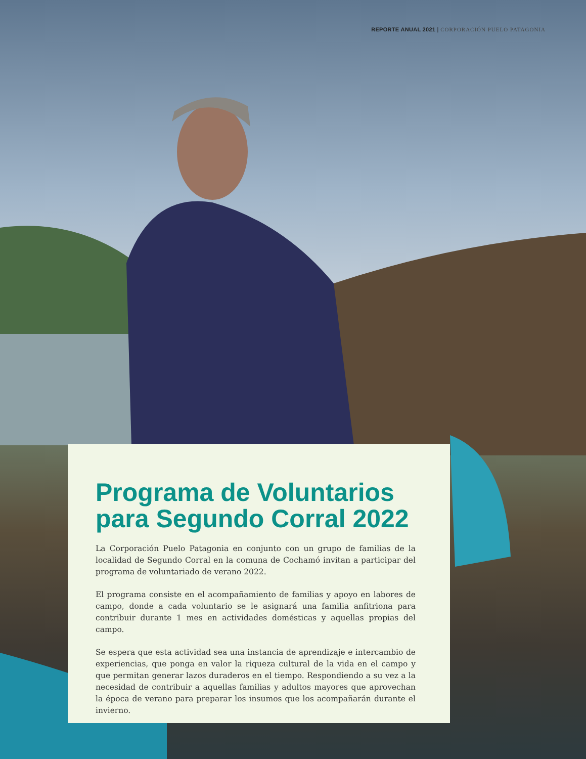REPORTE ANUAL 2021 | CORPORACIÓN PUELO PATAGONIA
Programa de Voluntarios para Segundo Corral 2022
La Corporación Puelo Patagonia en conjunto con un grupo de familias de la localidad de Segundo Corral en la comuna de Cochamó invitan a participar del programa de voluntariado de verano 2022.
El programa consiste en el acompañamiento de familias y apoyo en labores de campo, donde a cada voluntario se le asignará una familia anfitriona para contribuir durante 1 mes en actividades domésticas y aquellas propias del campo.
Se espera que esta actividad sea una instancia de aprendizaje e intercambio de experiencias, que ponga en valor la riqueza cultural de la vida en el campo y que permitan generar lazos duraderos en el tiempo. Respondiendo a su vez a la necesidad de contribuir a aquellas familias y adultos mayores que aprovechan la época de verano para preparar los insumos que los acompañarán durante el invierno.